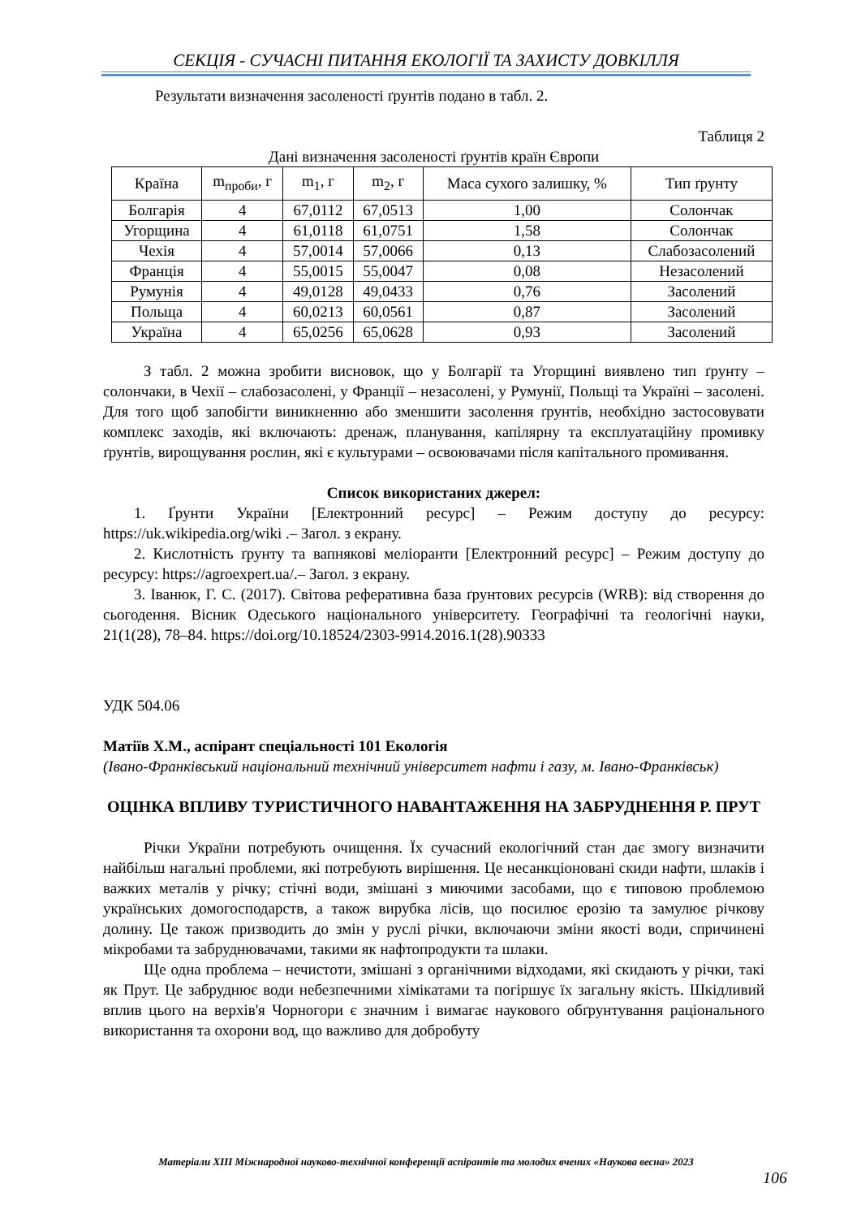СЕКЦІЯ - СУЧАСНІ ПИТАННЯ ЕКОЛОГІЇ ТА ЗАХИСТУ ДОВКІЛЛЯ
Результати визначення засоленості ґрунтів подано в табл. 2.
Таблиця 2
Дані визначення засоленості ґрунтів країн Європи
| Країна | m<sub>проби</sub>, г | m<sub>1</sub>, г | m<sub>2</sub>, г | Маса сухого залишку, % | Тип ґрунту |
| --- | --- | --- | --- | --- | --- |
| Болгарія | 4 | 67,0112 | 67,0513 | 1,00 | Солончак |
| Угорщина | 4 | 61,0118 | 61,0751 | 1,58 | Солончак |
| Чехія | 4 | 57,0014 | 57,0066 | 0,13 | Слабозасолений |
| Франція | 4 | 55,0015 | 55,0047 | 0,08 | Незасолений |
| Румунія | 4 | 49,0128 | 49,0433 | 0,76 | Засолений |
| Польща | 4 | 60,0213 | 60,0561 | 0,87 | Засолений |
| Україна | 4 | 65,0256 | 65,0628 | 0,93 | Засолений |
З табл. 2 можна зробити висновок, що у Болгарії та Угорщині виявлено тип ґрунту – солончаки, в Чехії – слабозасолені, у Франції – незасолені, у Румунії, Польщі та Україні – засолені. Для того щоб запобігти виникненню або зменшити засолення ґрунтів, необхідно застосовувати комплекс заходів, які включають: дренаж, планування, капілярну та експлуатаційну промивку ґрунтів, вирощування рослин, які є культурами – освоювачами після капітального промивання.
Список використаних джерел:
1. Ґрунти України [Електронний ресурс] – Режим доступу до ресурсу: https://uk.wikipedia.org/wiki .– Загол. з екрану.
2. Кислотність ґрунту та вапнякові меліоранти [Електронний ресурс] – Режим доступу до ресурсу: https://agroexpert.ua/.– Загол. з екрану.
3. Іванюк, Г. С. (2017). Світова реферативна база ґрунтових ресурсів (WRB): від створення до сьогодення. Вісник Одеського національного університету. Географічні та геологічні науки, 21(1(28), 78–84. https://doi.org/10.18524/2303-9914.2016.1(28).90333
УДК 504.06
Матіїв Х.М., аспірант спеціальності 101 Екологія
(Івано-Франківський національний технічний університет нафти і газу, м. Івано-Франківськ)
ОЦІНКА ВПЛИВУ ТУРИСТИЧНОГО НАВАНТАЖЕННЯ НА ЗАБРУДНЕННЯ Р. ПРУТ
Річки України потребують очищення. Їх сучасний екологічний стан дає змогу визначити найбільш нагальні проблеми, які потребують вирішення. Це несанкціоновані скиди нафти, шлаків і важких металів у річку; стічні води, змішані з миючими засобами, що є типовою проблемою українських домогосподарств, а також вирубка лісів, що посилює ерозію та замулює річкову долину. Це також призводить до змін у руслі річки, включаючи зміни якості води, спричинені мікробами та забруднювачами, такими як нафтопродукти та шлаки.
Ще одна проблема – нечистоти, змішані з органічними відходами, які скидають у річки, такі як Прут. Це забруднює води небезпечними хімікатами та погіршує їх загальну якість. Шкідливий вплив цього на верхів'я Чорногори є значним і вимагає наукового обґрунтування раціонального використання та охорони вод, що важливо для добробуту
Матеріали XIII Міжнародної науково-технічної конференції аспірантів та молодих вчених «Наукова весна» 2023
106